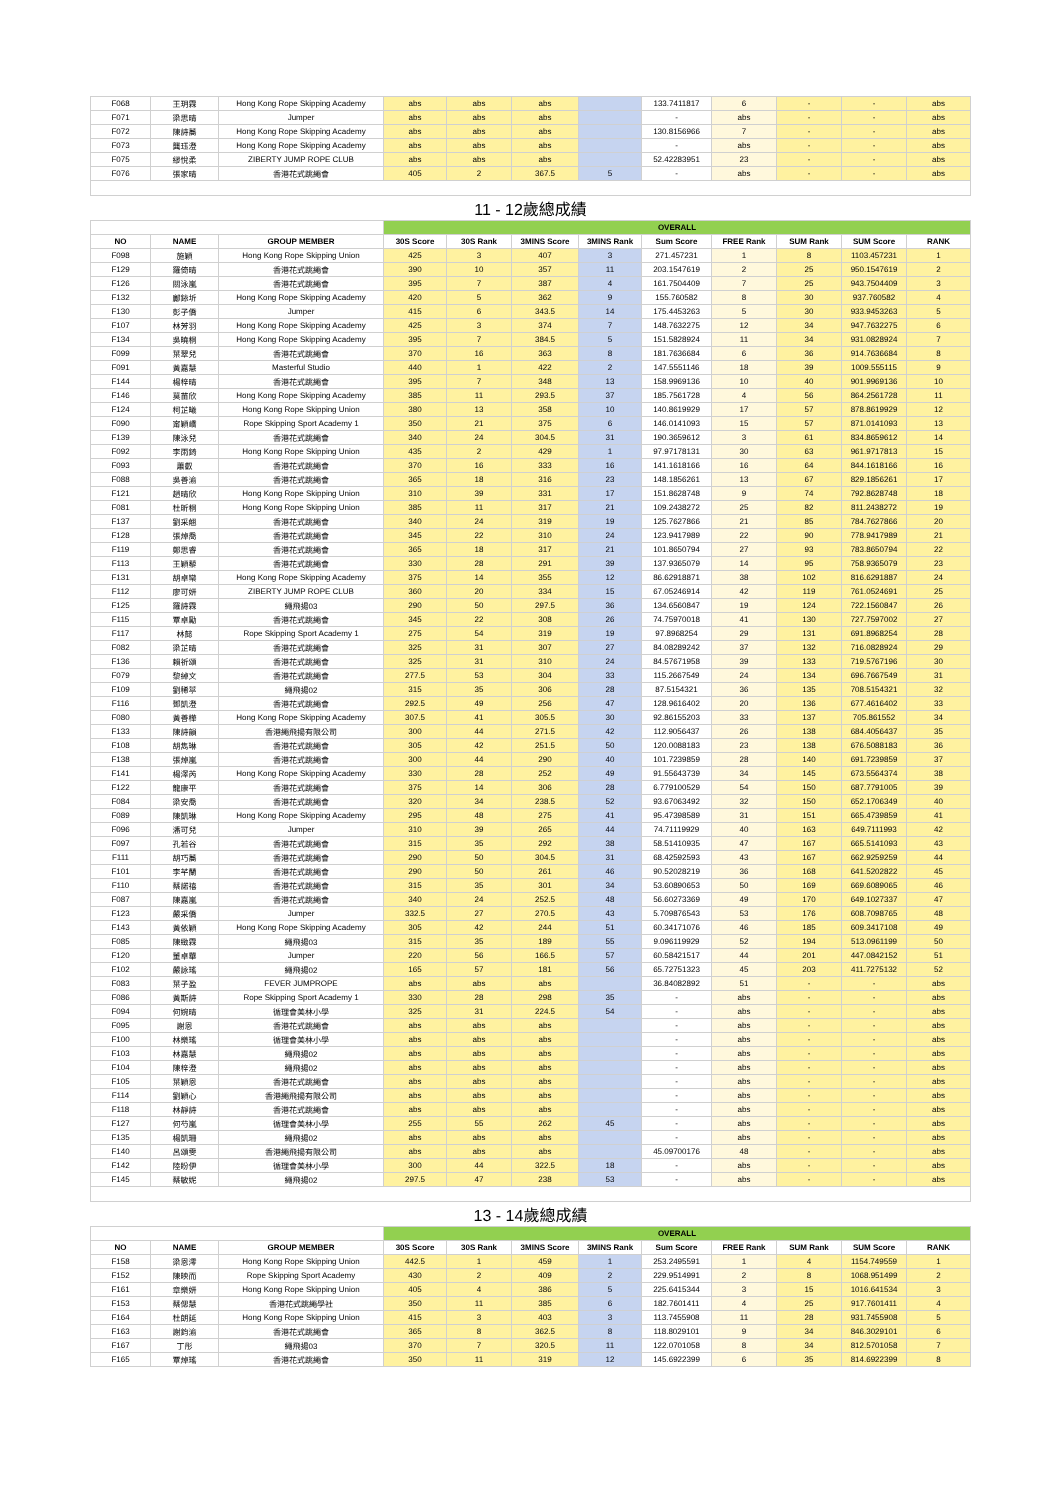| F068 | 王玥霖 | Hong Kong Rope Skipping Academy | abs | abs | abs | | 133.7411817 | 6 | - | - | abs |
| F071 | 梁思晴 | Jumper | abs | abs | abs | | - | abs | - | - | abs |
| F072 | 陳詩蕎 | Hong Kong Rope Skipping Academy | abs | abs | abs | | 130.8156966 | 7 | - | - | abs |
| F073 | 龔珏澄 | Hong Kong Rope Skipping Academy | abs | abs | abs | | - | abs | - | - | abs |
| F075 | 繆悅柔 | ZIBERTY JUMP ROPE CLUB | abs | abs | abs | | 52.42283951 | 23 | - | - | abs |
| F076 | 張家晴 | 香港花式跳繩會 | 405 | 2 | 367.5 | 5 | - | abs | - | - | abs |
| 11 - 12歲總成績 | | | | | | | | | | | |
| | | | OVERALL | | | | | | | | |
| NO | NAME | GROUP MEMBER | 30S Score | 30S Rank | 3MINS Score | 3MINS Rank | Sum Score | FREE Rank | SUM Rank | SUM Score | RANK |
| F098 | 施穎 | Hong Kong Rope Skipping Union | 425 | 3 | 407 | 3 | 271.457231 | 1 | 8 | 1103.457231 | 1 |
| F129 | 羅倚晴 | 香港花式跳繩會 | 390 | 10 | 357 | 11 | 203.1547619 | 2 | 25 | 950.1547619 | 2 |
| F126 | 關泳嵐 | 香港花式跳繩會 | 395 | 7 | 387 | 4 | 161.7504409 | 7 | 25 | 943.7504409 | 3 |
| F132 | 鄺銥圻 | Hong Kong Rope Skipping Academy | 420 | 5 | 362 | 9 | 155.760582 | 8 | 30 | 937.760582 | 4 |
| F130 | 彭子僑 | Jumper | 415 | 6 | 343.5 | 14 | 175.4453263 | 5 | 30 | 933.9453263 | 5 |
| F107 | 林芳羽 | Hong Kong Rope Skipping Academy | 425 | 3 | 374 | 7 | 148.7632275 | 12 | 34 | 947.7632275 | 6 |
| F134 | 吳曉桐 | Hong Kong Rope Skipping Academy | 395 | 7 | 384.5 | 5 | 151.5828924 | 11 | 34 | 931.0828924 | 7 |
| F099 | 葉翠兒 | 香港花式跳繩會 | 370 | 16 | 363 | 8 | 181.7636684 | 6 | 36 | 914.7636684 | 8 |
| F091 | 黃嘉慧 | Masterful Studio | 440 | 1 | 422 | 2 | 147.5551146 | 18 | 39 | 1009.555115 | 9 |
| F144 | 楊梓晴 | 香港花式跳繩會 | 395 | 7 | 348 | 13 | 158.9969136 | 10 | 40 | 901.9969136 | 10 |
| F146 | 莫苗欣 | Hong Kong Rope Skipping Academy | 385 | 11 | 293.5 | 37 | 185.7561728 | 4 | 56 | 864.2561728 | 11 |
| F124 | 柯芷曦 | Hong Kong Rope Skipping Union | 380 | 13 | 358 | 10 | 140.8619929 | 17 | 57 | 878.8619929 | 12 |
| F090 | 甯穎嶠 | Rope Skipping Sport Academy 1 | 350 | 21 | 375 | 6 | 146.0141093 | 15 | 57 | 871.0141093 | 13 |
| F139 | 陳泳兒 | 香港花式跳繩會 | 340 | 24 | 304.5 | 31 | 190.3659612 | 3 | 61 | 834.8659612 | 14 |
| F092 | 李雨錡 | Hong Kong Rope Skipping Union | 435 | 2 | 429 | 1 | 97.97178131 | 30 | 63 | 961.9717813 | 15 |
| F093 | 蕭叡 | 香港花式跳繩會 | 370 | 16 | 333 | 16 | 141.1618166 | 16 | 64 | 844.1618166 | 16 |
| F088 | 吳善渝 | 香港花式跳繩會 | 365 | 18 | 316 | 23 | 148.1856261 | 13 | 67 | 829.1856261 | 17 |
| F121 | 趙晴欣 | Hong Kong Rope Skipping Union | 310 | 39 | 331 | 17 | 151.8628748 | 9 | 74 | 792.8628748 | 18 |
| F081 | 杜昕桐 | Hong Kong Rope Skipping Union | 385 | 11 | 317 | 21 | 109.2438272 | 25 | 82 | 811.2438272 | 19 |
| F137 | 劉采翹 | 香港花式跳繩會 | 340 | 24 | 319 | 19 | 125.7627866 | 21 | 85 | 784.7627866 | 20 |
| F128 | 張焯喬 | 香港花式跳繩會 | 345 | 22 | 310 | 24 | 123.9417989 | 22 | 90 | 778.9417989 | 21 |
| F119 | 鄭思睿 | 香港花式跳繩會 | 365 | 18 | 317 | 21 | 101.8650794 | 27 | 93 | 783.8650794 | 22 |
| F113 | 王穎藜 | 香港花式跳繩會 | 330 | 28 | 291 | 39 | 137.9365079 | 14 | 95 | 758.9365079 | 23 |
| F131 | 胡卓欒 | Hong Kong Rope Skipping Academy | 375 | 14 | 355 | 12 | 86.62918871 | 38 | 102 | 816.6291887 | 24 |
| F112 | 廖可妍 | ZIBERTY JUMP ROPE CLUB | 360 | 20 | 334 | 15 | 67.05246914 | 42 | 119 | 761.0524691 | 25 |
| F125 | 羅詩霖 | 繩飛揚03 | 290 | 50 | 297.5 | 36 | 134.6560847 | 19 | 124 | 722.1560847 | 26 |
| F115 | 覃卓勵 | 香港花式跳繩會 | 345 | 22 | 308 | 26 | 74.75970018 | 41 | 130 | 727.7597002 | 27 |
| F117 | 林懿 | Rope Skipping Sport Academy 1 | 275 | 54 | 319 | 19 | 97.8968254 | 29 | 131 | 691.8968254 | 28 |
| F082 | 梁芷晴 | 香港花式跳繩會 | 325 | 31 | 307 | 27 | 84.08289242 | 37 | 132 | 716.0828924 | 29 |
| F136 | 賴祈頌 | 香港花式跳繩會 | 325 | 31 | 310 | 24 | 84.57671958 | 39 | 133 | 719.5767196 | 30 |
| F079 | 黎綽文 | 香港花式跳繩會 | 277.5 | 53 | 304 | 33 | 115.2667549 | 24 | 134 | 696.7667549 | 31 |
| F109 | 劉稀葶 | 繩飛揚02 | 315 | 35 | 306 | 28 | 87.5154321 | 36 | 135 | 708.5154321 | 32 |
| F116 | 鄧凱澄 | 香港花式跳繩會 | 292.5 | 49 | 256 | 47 | 128.9616402 | 20 | 136 | 677.4616402 | 33 |
| F080 | 黃善樺 | Hong Kong Rope Skipping Academy | 307.5 | 41 | 305.5 | 30 | 92.86155203 | 33 | 137 | 705.861552 | 34 |
| F133 | 陳詩韻 | 香港繩飛揚有限公司 | 300 | 44 | 271.5 | 42 | 112.9056437 | 26 | 138 | 684.4056437 | 35 |
| F108 | 胡雋琳 | 香港花式跳繩會 | 305 | 42 | 251.5 | 50 | 120.0088183 | 23 | 138 | 676.5088183 | 36 |
| F138 | 張焯嵐 | 香港花式跳繩會 | 300 | 44 | 290 | 40 | 101.7239859 | 28 | 140 | 691.7239859 | 37 |
| F141 | 楊澤芮 | Hong Kong Rope Skipping Academy | 330 | 28 | 252 | 49 | 91.55643739 | 34 | 145 | 673.5564374 | 38 |
| F122 | 龍康平 | 香港花式跳繩會 | 375 | 14 | 306 | 28 | 6.779100529 | 54 | 150 | 687.7791005 | 39 |
| F084 | 梁安喬 | 香港花式跳繩會 | 320 | 34 | 238.5 | 52 | 93.67063492 | 32 | 150 | 652.1706349 | 40 |
| F089 | 陳凱琳 | Hong Kong Rope Skipping Academy | 295 | 48 | 275 | 41 | 95.47398589 | 31 | 151 | 665.4739859 | 41 |
| F096 | 潘可兒 | Jumper | 310 | 39 | 265 | 44 | 74.71119929 | 40 | 163 | 649.7111993 | 42 |
| F097 | 孔若谷 | 香港花式跳繩會 | 315 | 35 | 292 | 38 | 58.51410935 | 47 | 167 | 665.5141093 | 43 |
| F111 | 胡巧蕎 | 香港花式跳繩會 | 290 | 50 | 304.5 | 31 | 68.42592593 | 43 | 167 | 662.9259259 | 44 |
| F101 | 李芊蘭 | 香港花式跳繩會 | 290 | 50 | 261 | 46 | 90.52028219 | 36 | 168 | 641.5202822 | 45 |
| F110 | 蔡諾禧 | 香港花式跳繩會 | 315 | 35 | 301 | 34 | 53.60890653 | 50 | 169 | 669.6089065 | 46 |
| F087 | 陳嘉嵐 | 香港花式跳繩會 | 340 | 24 | 252.5 | 48 | 56.60273369 | 49 | 170 | 649.1027337 | 47 |
| F123 | 嚴采僑 | Jumper | 332.5 | 27 | 270.5 | 43 | 5.709876543 | 53 | 176 | 608.7098765 | 48 |
| F143 | 黃依穎 | Hong Kong Rope Skipping Academy | 305 | 42 | 244 | 51 | 60.34171076 | 46 | 185 | 609.3417108 | 49 |
| F085 | 陳緻霖 | 繩飛揚03 | 315 | 35 | 189 | 55 | 9.096119929 | 52 | 194 | 513.0961199 | 50 |
| F120 | 董卓華 | Jumper | 220 | 56 | 166.5 | 57 | 60.58421517 | 44 | 201 | 447.0842152 | 51 |
| F102 | 嚴詠瑤 | 繩飛揚02 | 165 | 57 | 181 | 56 | 65.72751323 | 45 | 203 | 411.7275132 | 52 |
| F083 | 葉子盈 | FEVER JUMPROPE | abs | abs | abs | | 36.84082892 | 51 | - | - | abs |
| F086 | 黃斯詩 | Rope Skipping Sport Academy 1 | 330 | 28 | 298 | 35 | - | abs | - | - | abs |
| F094 | 何婉晴 | 循理會美林小學 | 325 | 31 | 224.5 | 54 | - | abs | - | - | abs |
| F095 | 謝恩 | 香港花式跳繩會 | abs | abs | abs | | - | abs | - | - | abs |
| F100 | 林樂瑤 | 循理會美林小學 | abs | abs | abs | | - | abs | - | - | abs |
| F103 | 林嘉慧 | 繩飛揚02 | abs | abs | abs | | - | abs | - | - | abs |
| F104 | 陳梓澄 | 繩飛揚02 | abs | abs | abs | | - | abs | - | - | abs |
| F105 | 葉穎恩 | 香港花式跳繩會 | abs | abs | abs | | - | abs | - | - | abs |
| F114 | 劉穎心 | 香港繩飛揚有限公司 | abs | abs | abs | | - | abs | - | - | abs |
| F118 | 林靜詩 | 香港花式跳繩會 | abs | abs | abs | | - | abs | - | - | abs |
| F127 | 何芍嵐 | 循理會美林小學 | 255 | 55 | 262 | 45 | - | abs | - | - | abs |
| F135 | 楊凱珊 | 繩飛揚02 | abs | abs | abs | | - | abs | - | - | abs |
| F140 | 呂頌雯 | 香港繩飛揚有限公司 | abs | abs | abs | | 45.09700176 | 48 | - | - | abs |
| F142 | 陸盼伊 | 循理會美林小學 | 300 | 44 | 322.5 | 18 | - | abs | - | - | abs |
| F145 | 蔡敏妮 | 繩飛揚02 | 297.5 | 47 | 238 | 53 | - | abs | - | - | abs |
| 13 - 14歲總成績 | | | | | | | | | | | |
| | | | OVERALL | | | | | | | | |
| NO | NAME | GROUP MEMBER | 30S Score | 30S Rank | 3MINS Score | 3MINS Rank | Sum Score | FREE Rank | SUM Rank | SUM Score | RANK |
| F158 | 梁恩澪 | Hong Kong Rope Skipping Union | 442.5 | 1 | 459 | 1 | 253.2495591 | 1 | 4 | 1154.749559 | 1 |
| F152 | 陳映而 | Rope Skipping Sport Academy | 430 | 2 | 409 | 2 | 229.9514991 | 2 | 8 | 1068.951499 | 2 |
| F161 | 章樂妍 | Hong Kong Rope Skipping Union | 405 | 4 | 386 | 5 | 225.6415344 | 3 | 15 | 1016.641534 | 3 |
| F153 | 蔡偲慧 | 香港花式跳繩學社 | 350 | 11 | 385 | 6 | 182.7601411 | 4 | 25 | 917.7601411 | 4 |
| F164 | 杜朗延 | Hong Kong Rope Skipping Union | 415 | 3 | 403 | 3 | 113.7455908 | 11 | 28 | 931.7455908 | 5 |
| F163 | 謝鈞渝 | 香港花式跳繩會 | 365 | 8 | 362.5 | 8 | 118.8029101 | 9 | 34 | 846.3029101 | 6 |
| F167 | 丁彤 | 繩飛揚03 | 370 | 7 | 320.5 | 11 | 122.0701058 | 8 | 34 | 812.5701058 | 7 |
| F165 | 覃焯瑤 | 香港花式跳繩會 | 350 | 11 | 319 | 12 | 145.6922399 | 6 | 35 | 814.6922399 | 8 |